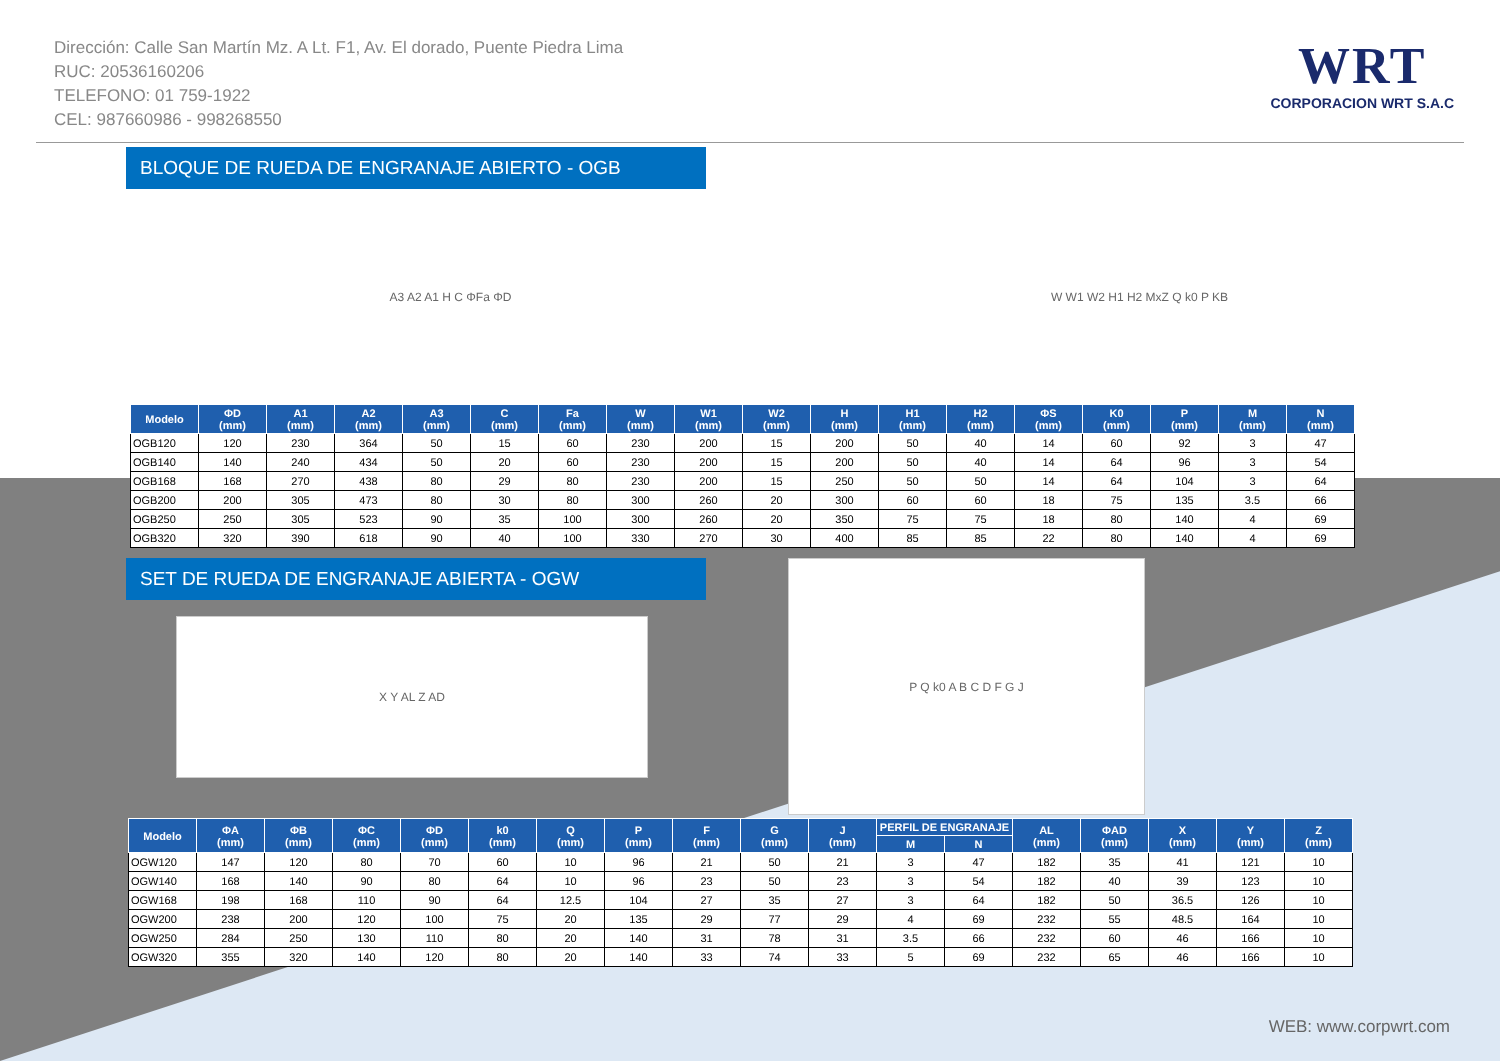Dirección: Calle San Martín Mz. A Lt. F1, Av. El dorado, Puente Piedra Lima
RUC: 20536160206
TELEFONO: 01 759-1922
CEL: 987660986 - 998268550
WRT
CORPORACION WRT S.A.C
BLOQUE DE RUEDA DE ENGRANAJE ABIERTO - OGB
A3 A2 A1 H C ΦFa ΦD W W1 W2 H1 H2 MxZ Q k0 P KB
| Modelo | ΦD (mm) | A1 (mm) | A2 (mm) | A3 (mm) | C (mm) | Fa (mm) | W (mm) | W1 (mm) | W2 (mm) | H (mm) | H1 (mm) | H2 (mm) | ΦS (mm) | K0 (mm) | P (mm) | M (mm) | N (mm) |
| --- | --- | --- | --- | --- | --- | --- | --- | --- | --- | --- | --- | --- | --- | --- | --- | --- | --- |
| OGB120 | 120 | 230 | 364 | 50 | 15 | 60 | 230 | 200 | 15 | 200 | 50 | 40 | 14 | 60 | 92 | 3 | 47 |
| OGB140 | 140 | 240 | 434 | 50 | 20 | 60 | 230 | 200 | 15 | 200 | 50 | 40 | 14 | 64 | 96 | 3 | 54 |
| OGB168 | 168 | 270 | 438 | 80 | 29 | 80 | 230 | 200 | 15 | 250 | 50 | 50 | 14 | 64 | 104 | 3 | 64 |
| OGB200 | 200 | 305 | 473 | 80 | 30 | 80 | 300 | 260 | 20 | 300 | 60 | 60 | 18 | 75 | 135 | 3.5 | 66 |
| OGB250 | 250 | 305 | 523 | 90 | 35 | 100 | 300 | 260 | 20 | 350 | 75 | 75 | 18 | 80 | 140 | 4 | 69 |
| OGB320 | 320 | 390 | 618 | 90 | 40 | 100 | 330 | 270 | 30 | 400 | 85 | 85 | 22 | 80 | 140 | 4 | 69 |
SET DE RUEDA DE ENGRANAJE ABIERTA - OGW
X Y AL Z AD
P Q k0 A B C D F G J
| Modelo | ΦA (mm) | ΦB (mm) | ΦC (mm) | ΦD (mm) | k0 (mm) | Q (mm) | P (mm) | F (mm) | G (mm) | J (mm) | PERFIL DE ENGRANAJE | | AL (mm) | ΦAD (mm) | X (mm) | Y (mm) | Z (mm) |
| --- | --- | --- | --- | --- | --- | --- | --- | --- | --- | --- | --- | --- | --- | --- | --- | --- | --- |
| | | | | | | | | | | | M | N | | | | | |
| OGW120 | 147 | 120 | 80 | 70 | 60 | 10 | 96 | 21 | 50 | 21 | 3 | 47 | 182 | 35 | 41 | 121 | 10 |
| OGW140 | 168 | 140 | 90 | 80 | 64 | 10 | 96 | 23 | 50 | 23 | 3 | 54 | 182 | 40 | 39 | 123 | 10 |
| OGW168 | 198 | 168 | 110 | 90 | 64 | 12.5 | 104 | 27 | 35 | 27 | 3 | 64 | 182 | 50 | 36.5 | 126 | 10 |
| OGW200 | 238 | 200 | 120 | 100 | 75 | 20 | 135 | 29 | 77 | 29 | 4 | 69 | 232 | 55 | 48.5 | 164 | 10 |
| OGW250 | 284 | 250 | 130 | 110 | 80 | 20 | 140 | 31 | 78 | 31 | 3.5 | 66 | 232 | 60 | 46 | 166 | 10 |
| OGW320 | 355 | 320 | 140 | 120 | 80 | 20 | 140 | 33 | 74 | 33 | 5 | 69 | 232 | 65 | 46 | 166 | 10 |
WEB: www.corpwrt.com